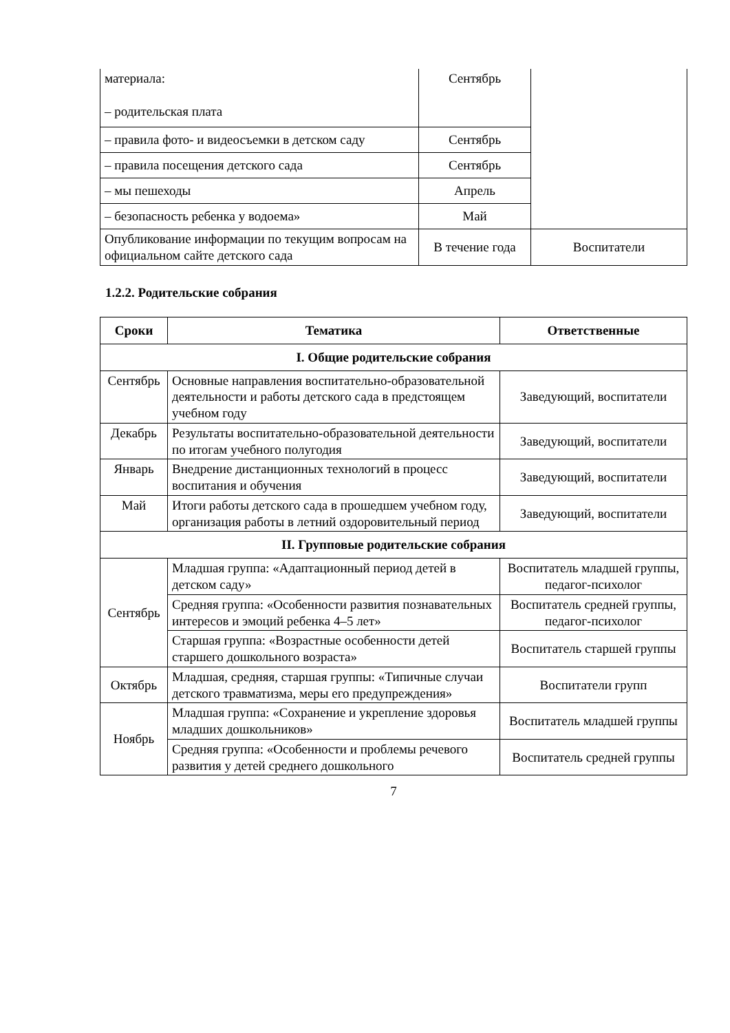| материала: – родительская плата | Сентябрь | |
| – правила фото- и видеосъемки в детском саду | Сентябрь | |
| – правила посещения детского сада | Сентябрь | |
| – мы пешеходы | Апрель | |
| – безопасность ребенка у водоема» | Май | |
| Опубликование информации по текущим вопросам на официальном сайте детского сада | В течение года | Воспитатели |
1.2.2. Родительские собрания
| Сроки | Тематика | Ответственные |
| --- | --- | --- |
| I. Общие родительские собрания | | |
| Сентябрь | Основные направления воспитательно-образовательной деятельности и работы детского сада в предстоящем учебном году | Заведующий, воспитатели |
| Декабрь | Результаты воспитательно-образовательной деятельности по итогам учебного полугодия | Заведующий, воспитатели |
| Январь | Внедрение дистанционных технологий в процесс воспитания и обучения | Заведующий, воспитатели |
| Май | Итоги работы детского сада в прошедшем учебном году, организация работы в летний оздоровительный период | Заведующий, воспитатели |
| II. Групповые родительские собрания | | |
| Сентябрь | Младшая группа: «Адаптационный период детей в детском саду» | Воспитатель младшей группы, педагог-психолог |
| | Средняя группа: «Особенности развития познавательных интересов и эмоций ребенка 4–5 лет» | Воспитатель средней группы, педагог-психолог |
| | Старшая группа: «Возрастные особенности детей старшего дошкольного возраста» | Воспитатель старшей группы |
| Октябрь | Младшая, средняя, старшая группы: «Типичные случаи детского травматизма, меры его предупреждения» | Воспитатели групп |
| Ноябрь | Младшая группа: «Сохранение и укрепление здоровья младших дошкольников» | Воспитатель младшей группы |
| | Средняя группа: «Особенности и проблемы речевого развития у детей среднего дошкольного | Воспитатель средней группы |
7